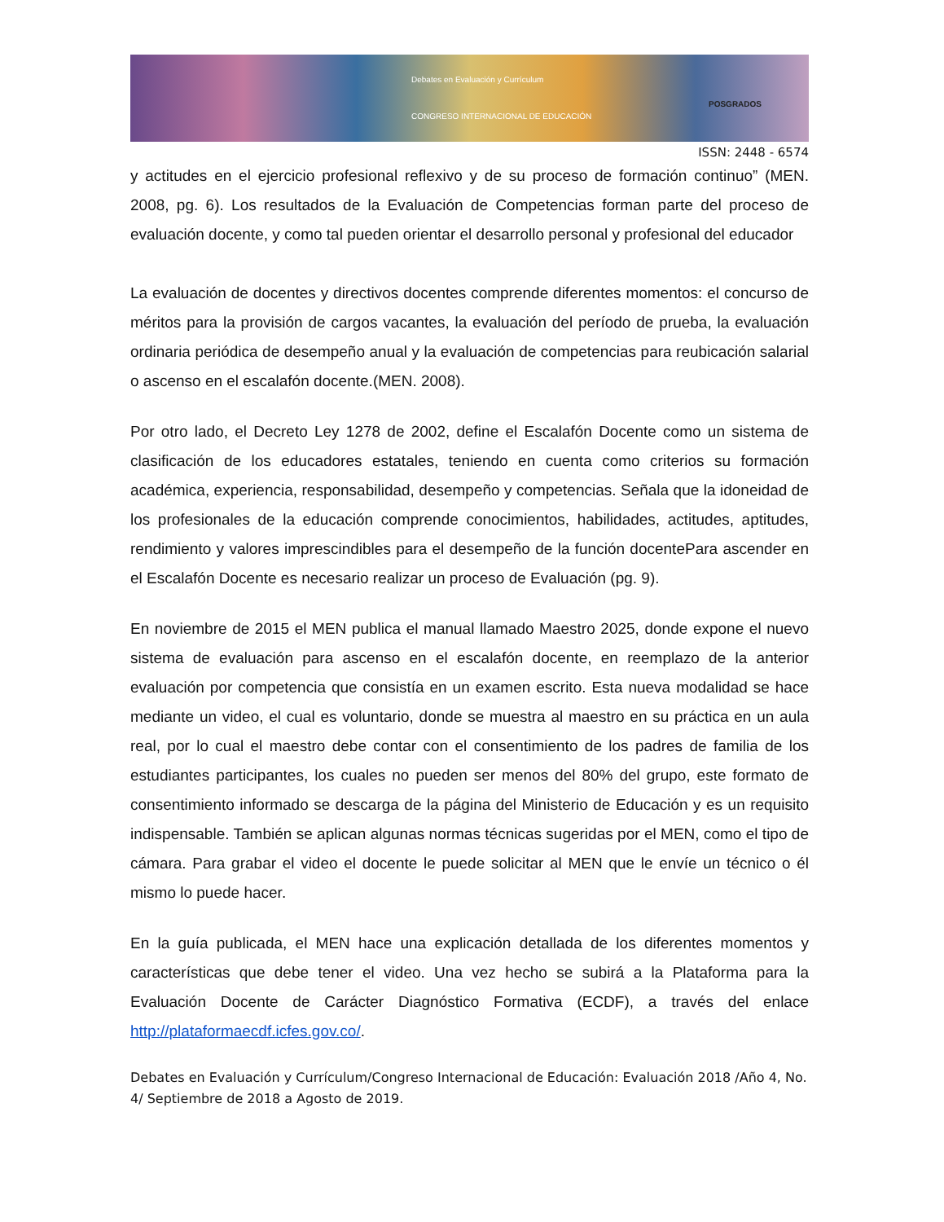Debates en Evaluación y Currículum
CONGRESO INTERNACIONAL DE EDUCACIÓN
POSGRADOS
ISSN: 2448 - 6574
y actitudes en el ejercicio profesional reflexivo y de su proceso de formación continuo” (MEN. 2008, pg. 6). Los resultados de la Evaluación de Competencias forman parte del proceso de evaluación docente, y como tal pueden orientar el desarrollo personal y profesional del educador
La evaluación de docentes y directivos docentes comprende diferentes momentos: el concurso de méritos para la provisión de cargos vacantes, la evaluación del período de prueba, la evaluación ordinaria periódica de desempeño anual y la evaluación de competencias para reubicación salarial o ascenso en el escalafón docente.(MEN. 2008).
Por otro lado, el Decreto Ley 1278 de 2002, define el Escalafón Docente como un sistema de clasificación de los educadores estatales, teniendo en cuenta como criterios su formación académica, experiencia, responsabilidad, desempeño y competencias. Señala que la idoneidad de los profesionales de la educación comprende conocimientos, habilidades, actitudes, aptitudes, rendimiento y valores imprescindibles para el desempeño de la función docentePara ascender en el Escalafón Docente es necesario realizar un proceso de Evaluación (pg. 9).
En noviembre de 2015 el MEN publica el manual llamado Maestro 2025, donde expone el nuevo sistema de evaluación para ascenso en el escalafón docente, en reemplazo de la anterior evaluación por competencia que consistía en un examen escrito. Esta nueva modalidad se hace mediante un video, el cual es voluntario, donde se muestra al maestro en su práctica en un aula real, por lo cual el maestro debe contar con el consentimiento de los padres de familia de los estudiantes participantes, los cuales no pueden ser menos del 80% del grupo, este formato de consentimiento informado se descarga de la página del Ministerio de Educación y es un requisito indispensable. También se aplican algunas normas técnicas sugeridas por el MEN, como el tipo de cámara. Para grabar el video el docente le puede solicitar al MEN que le envíe un técnico o él mismo lo puede hacer.
En la guía publicada, el MEN hace una explicación detallada de los diferentes momentos y características que debe tener el video. Una vez hecho se subirá a la Plataforma para la Evaluación Docente de Carácter Diagnóstico Formativa (ECDF), a través del enlace http://plataformaecdf.icfes.gov.co/.
Debates en Evaluación y Currículum/Congreso Internacional de Educación: Evaluación 2018 /Año 4, No. 4/ Septiembre de 2018 a Agosto de 2019.